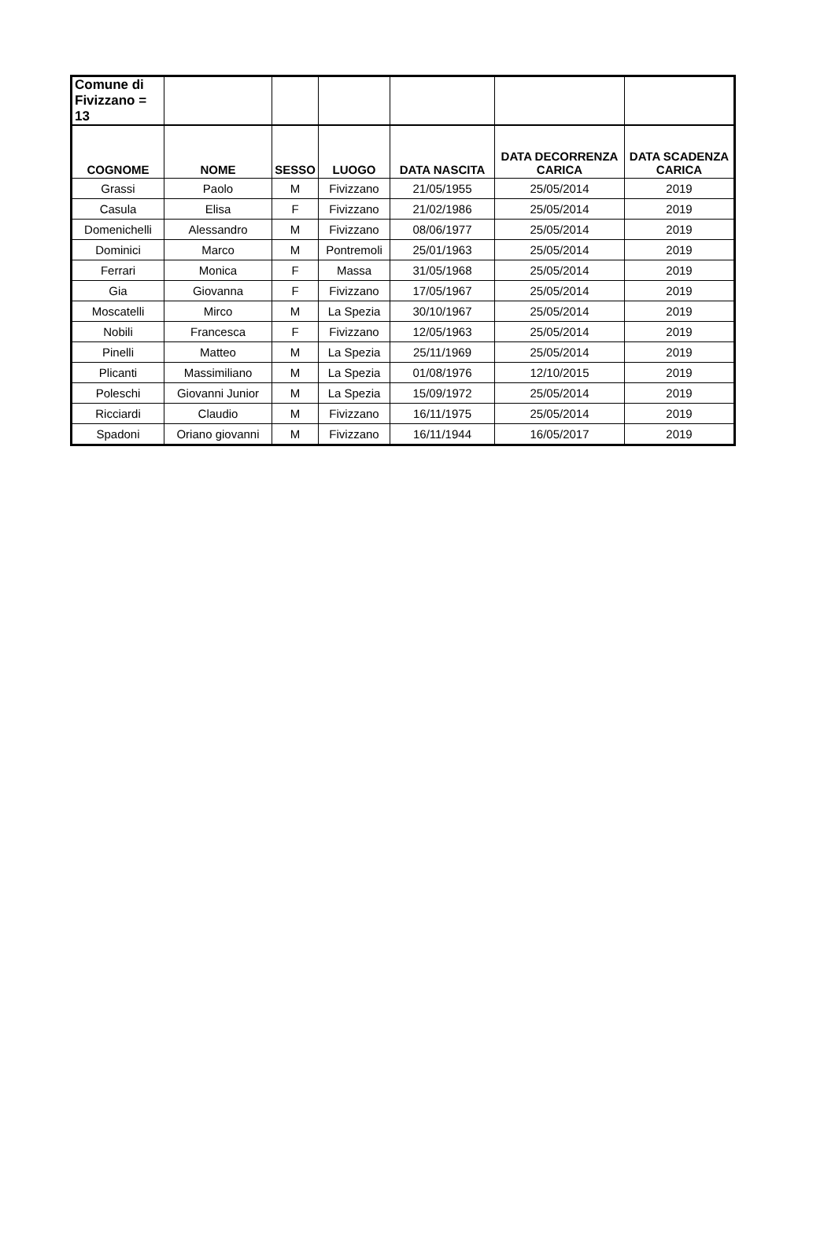| Comune di Fivizzano = 13 | | | | | | |
| COGNOME | NOME | SESSO | LUOGO | DATA NASCITA | DATA DECORRENZA CARICA | DATA SCADENZA CARICA |
| Grassi | Paolo | M | Fivizzano | 21/05/1955 | 25/05/2014 | 2019 |
| Casula | Elisa | F | Fivizzano | 21/02/1986 | 25/05/2014 | 2019 |
| Domenichelli | Alessandro | M | Fivizzano | 08/06/1977 | 25/05/2014 | 2019 |
| Dominici | Marco | M | Pontremoli | 25/01/1963 | 25/05/2014 | 2019 |
| Ferrari | Monica | F | Massa | 31/05/1968 | 25/05/2014 | 2019 |
| Gia | Giovanna | F | Fivizzano | 17/05/1967 | 25/05/2014 | 2019 |
| Moscatelli | Mirco | M | La Spezia | 30/10/1967 | 25/05/2014 | 2019 |
| Nobili | Francesca | F | Fivizzano | 12/05/1963 | 25/05/2014 | 2019 |
| Pinelli | Matteo | M | La Spezia | 25/11/1969 | 25/05/2014 | 2019 |
| Plicanti | Massimiliano | M | La Spezia | 01/08/1976 | 12/10/2015 | 2019 |
| Poleschi | Giovanni Junior | M | La Spezia | 15/09/1972 | 25/05/2014 | 2019 |
| Ricciardi | Claudio | M | Fivizzano | 16/11/1975 | 25/05/2014 | 2019 |
| Spadoni | Oriano giovanni | M | Fivizzano | 16/11/1944 | 16/05/2017 | 2019 |